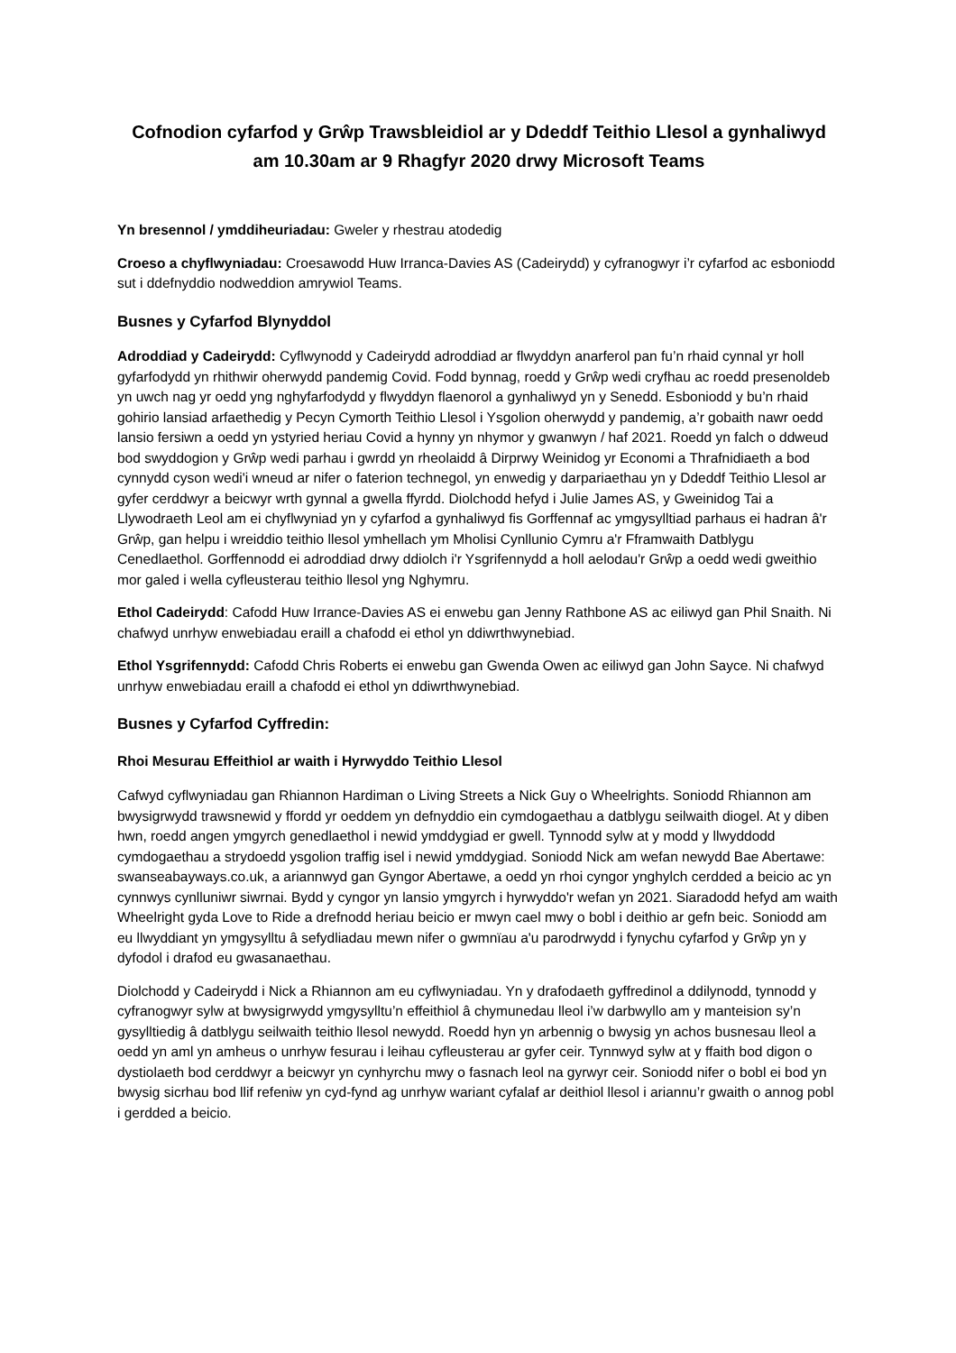Cofnodion cyfarfod y Grŵp Trawsbleidiol ar y Ddeddf Teithio Llesol a gynhaliwyd am 10.30am ar 9 Rhagfyr 2020 drwy Microsoft Teams
Yn bresennol / ymddiheuriadau: Gweler y rhestrau atodedig
Croeso a chyflwyniadau: Croesawodd Huw Irranca-Davies AS (Cadeirydd) y cyfranogwyr i’r cyfarfod ac esboniodd sut i ddefnyddio nodweddion amrywiol Teams.
Busnes y Cyfarfod Blynyddol
Adroddiad y Cadeirydd: Cyflwynodd y Cadeirydd adroddiad ar flwyddyn anarferol pan fu’n rhaid cynnal yr holl gyfarfodydd yn rhithwir oherwydd pandemig Covid. Fodd bynnag, roedd y Grŵp wedi cryfhau ac roedd presenoldeb yn uwch nag yr oedd yng nghyfarfodydd y flwyddyn flaenorol a gynhaliwyd yn y Senedd. Esboniodd y bu’n rhaid gohirio lansiad arfaethedig y Pecyn Cymorth Teithio Llesol i Ysgolion oherwydd y pandemig, a’r gobaith nawr oedd lansio fersiwn a oedd yn ystyried heriau Covid a hynny yn nhymor y gwanwyn / haf 2021. Roedd yn falch o ddweud bod swyddogion y Grŵp wedi parhau i gwrdd yn rheolaidd â Dirprwy Weinidog yr Economi a Thrafnidiaeth a bod cynnydd cyson wedi'i wneud ar nifer o faterion technegol, yn enwedig y darpariaethau yn y Ddeddf Teithio Llesol ar gyfer cerddwyr a beicwyr wrth gynnal a gwella ffyrdd. Diolchodd hefyd i Julie James AS, y Gweinidog Tai a Llywodraeth Leol am ei chyflwyniad yn y cyfarfod a gynhaliwyd fis Gorffennaf ac ymgysylltiad parhaus ei hadran â'r Grŵp, gan helpu i wreiddio teithio llesol ymhellach ym Mholisi Cynllunio Cymru a'r Fframwaith Datblygu Cenedlaethol. Gorffennodd ei adroddiad drwy ddiolch i'r Ysgrifennydd a holl aelodau'r Grŵp a oedd wedi gweithio mor galed i wella cyfleusterau teithio llesol yng Nghymru.
Ethol Cadeirydd: Cafodd Huw Irrance-Davies AS ei enwebu gan Jenny Rathbone AS ac eiliwyd gan Phil Snaith. Ni chafwyd unrhyw enwebiadau eraill a chafodd ei ethol yn ddiwrthwynebiad.
Ethol Ysgrifennydd: Cafodd Chris Roberts ei enwebu gan Gwenda Owen ac eiliwyd gan John Sayce. Ni chafwyd unrhyw enwebiadau eraill a chafodd ei ethol yn ddiwrthwynebiad.
Busnes y Cyfarfod Cyffredin:
Rhoi Mesurau Effeithiol ar waith i Hyrwyddo Teithio Llesol
Cafwyd cyflwyniadau gan Rhiannon Hardiman o Living Streets a Nick Guy o Wheelrights. Soniodd Rhiannon am bwysigrwydd trawsnewid y ffordd yr oeddem yn defnyddio ein cymdogaethau a datblygu seilwaith diogel. At y diben hwn, roedd angen ymgyrch genedlaethol i newid ymddygiad er gwell. Tynnodd sylw at y modd y llwyddodd cymdogaethau a strydoedd ysgolion traffig isel i newid ymddygiad. Soniodd Nick am wefan newydd Bae Abertawe: swanseabayways.co.uk, a ariannwyd gan Gyngor Abertawe, a oedd yn rhoi cyngor ynghylch cerdded a beicio ac yn cynnwys cynlluniwr siwrnai. Bydd y cyngor yn lansio ymgyrch i hyrwyddo'r wefan yn 2021. Siaradodd hefyd am waith Wheelright gyda Love to Ride a drefnodd heriau beicio er mwyn cael mwy o bobl i deithio ar gefn beic. Soniodd am eu llwyddiant yn ymgysylltu â sefydliadau mewn nifer o gwmnïau a'u parodrwydd i fynychu cyfarfod y Grŵp yn y dyfodol i drafod eu gwasanaethau.
Diolchodd y Cadeirydd i Nick a Rhiannon am eu cyflwyniadau. Yn y drafodaeth gyffredinol a ddilynodd, tynnodd y cyfranogwyr sylw at bwysigrwydd ymgysylltu’n effeithiol â chymunedau lleol i’w darbwyllo am y manteision sy’n gysylltiedig â datblygu seilwaith teithio llesol newydd. Roedd hyn yn arbennig o bwysig yn achos busnesau lleol a oedd yn aml yn amheus o unrhyw fesurau i leihau cyfleusterau ar gyfer ceir. Tynnwyd sylw at y ffaith bod digon o dystiolaeth bod cerddwyr a beicwyr yn cynhyrchu mwy o fasnach leol na gyrwyr ceir. Soniodd nifer o bobl ei bod yn bwysig sicrhau bod llif refeniw yn cyd-fynd ag unrhyw wariant cyfalaf ar deithiol llesol i ariannu’r gwaith o annog pobl i gerdded a beicio.